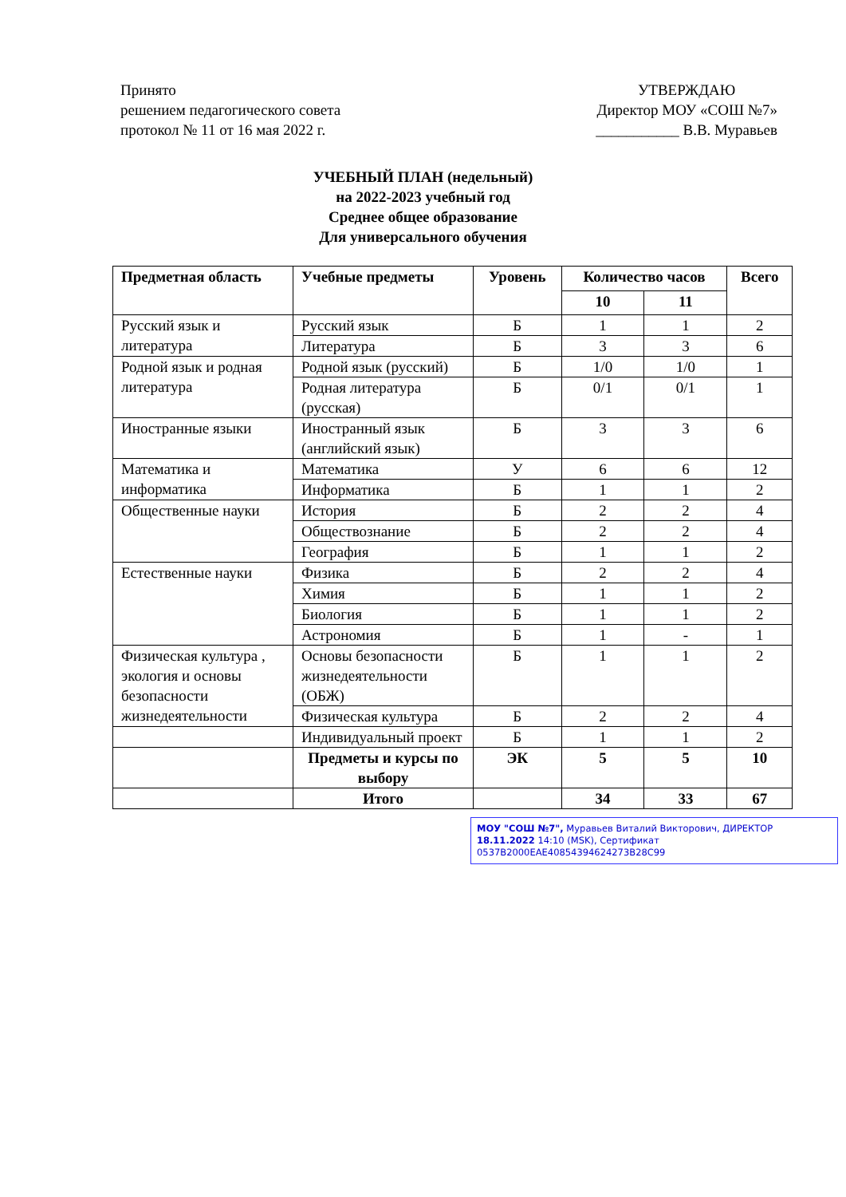Принято
решением педагогического совета
протокол № 11 от 16 мая 2022 г.
УТВЕРЖДАЮ
Директор МОУ «СОШ №7»
___________ В.В. Муравьев
УЧЕБНЫЙ ПЛАН (недельный)
на 2022-2023 учебный год
Среднее общее образование
Для универсального обучения
| Предметная область | Учебные предметы | Уровень | Количество часов | | Всего |
| --- | --- | --- | --- | --- | --- |
| | | | 10 | 11 | |
| Русский язык и литература | Русский язык | Б | 1 | 1 | 2 |
| | Литература | Б | 3 | 3 | 6 |
| Родной язык и родная литература | Родной язык (русский) | Б | 1/0 | 1/0 | 1 |
| | Родная литература (русская) | Б | 0/1 | 0/1 | 1 |
| Иностранные языки | Иностранный язык (английский язык) | Б | 3 | 3 | 6 |
| Математика и информатика | Математика | У | 6 | 6 | 12 |
| | Информатика | Б | 1 | 1 | 2 |
| Общественные науки | История | Б | 2 | 2 | 4 |
| | Обществознание | Б | 2 | 2 | 4 |
| | География | Б | 1 | 1 | 2 |
| Естественные науки | Физика | Б | 2 | 2 | 4 |
| | Химия | Б | 1 | 1 | 2 |
| | Биология | Б | 1 | 1 | 2 |
| | Астрономия | Б | 1 | - | 1 |
| Физическая культура , экология и основы безопасности жизнедеятельности | Основы безопасности жизнедеятельности (ОБЖ) | Б | 1 | 1 | 2 |
| | Физическая культура | Б | 2 | 2 | 4 |
| | Индивидуальный проект | Б | 1 | 1 | 2 |
| | Предметы и курсы по выбору | ЭК | 5 | 5 | 10 |
| | Итого | | 34 | 33 | 67 |
МОУ "СОШ №7", Муравьев Виталий Викторович, ДИРЕКТОР
18.11.2022 14:10 (MSK), Сертификат 0537B2000EAE40854394624273B28C99